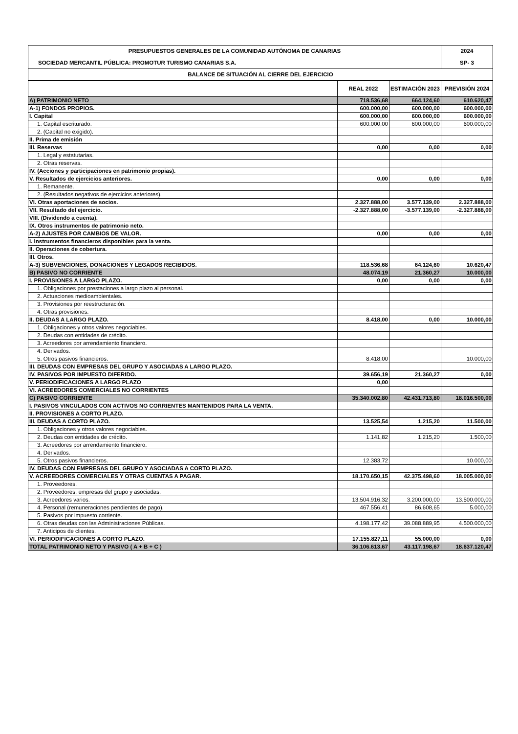| PRESUPUESTOS GENERALES DE LA COMUNIDAD AUTÓNOMA DE CANARIAS | | | 2024 |
| --- | --- | --- | --- |
| SOCIEDAD MERCANTIL PÚBLICA: PROMOTUR TURISMO CANARIAS S.A. | | | SP- 3 |
| BALANCE DE SITUACIÓN AL CIERRE DEL EJERCICIO | | | |
| | REAL 2022 | ESTIMACIÓN 2023 | PREVISIÓN 2024 |
| A) PATRIMONIO NETO | 718.536,68 | 664.124,60 | 610.620,47 |
| A-1) FONDOS PROPIOS. | 600.000,00 | 600.000,00 | 600.000,00 |
| I. Capital | 600.000,00 | 600.000,00 | 600.000,00 |
| 1. Capital escriturado. | 600.000,00 | 600.000,00 | 600.000,00 |
| 2. (Capital no exigido). | | | |
| II. Prima de emisión | | | |
| III. Reservas | 0,00 | 0,00 | 0,00 |
| 1. Legal y estatutarias. | | | |
| 2. Otras reservas. | | | |
| IV. (Acciones y participaciones en patrimonio propias). | | | |
| V. Resultados de ejercicios anteriores. | 0,00 | 0,00 | 0,00 |
| 1. Remanente. | | | |
| 2. (Resultados negativos de ejercicios anteriores). | | | |
| VI. Otras aportaciones de socios. | 2.327.888,00 | 3.577.139,00 | 2.327.888,00 |
| VII. Resultado del ejercicio. | -2.327.888,00 | -3.577.139,00 | -2.327.888,00 |
| VIII. (Dividendo a cuenta). | | | |
| IX. Otros instrumentos de patrimonio neto. | | | |
| A-2) AJUSTES POR CAMBIOS DE VALOR. | 0,00 | 0,00 | 0,00 |
| I. Instrumentos financieros disponibles para la venta. | | | |
| II. Operaciones de cobertura. | | | |
| III. Otros. | | | |
| A-3) SUBVENCIONES, DONACIONES Y LEGADOS RECIBIDOS. | 118.536,68 | 64.124,60 | 10.620,47 |
| B) PASIVO NO CORRIENTE | 48.074,19 | 21.360,27 | 10.000,00 |
| I. PROVISIONES A LARGO PLAZO. | 0,00 | 0,00 | 0,00 |
| 1. Obligaciones por prestaciones a largo plazo al personal. | | | |
| 2. Actuaciones medioambientales. | | | |
| 3. Provisiones por reestructuración. | | | |
| 4. Otras provisiones. | | | |
| II. DEUDAS A LARGO PLAZO. | 8.418,00 | 0,00 | 10.000,00 |
| 1. Obligaciones y otros valores negociables. | | | |
| 2. Deudas con entidades de crédito. | | | |
| 3. Acreedores por arrendamiento financiero. | | | |
| 4. Derivados. | | | |
| 5. Otros pasivos financieros. | 8.418,00 | | 10.000,00 |
| III. DEUDAS CON EMPRESAS DEL GRUPO Y ASOCIADAS A LARGO PLAZO. | | | |
| IV. PASIVOS POR IMPUESTO DIFERIDO. | 39.656,19 | 21.360,27 | 0,00 |
| V. PERIODIFICACIONES A LARGO PLAZO | 0,00 | | |
| VI. ACREEDORES COMERCIALES NO CORRIENTES | | | |
| C) PASIVO CORRIENTE | 35.340.002,80 | 42.431.713,80 | 18.016.500,00 |
| I. PASIVOS VINCULADOS CON ACTIVOS NO CORRIENTES MANTENIDOS PARA LA VENTA. | | | |
| II. PROVISIONES A CORTO PLAZO. | | | |
| III. DEUDAS A CORTO PLAZO. | 13.525,54 | 1.215,20 | 11.500,00 |
| 1. Obligaciones y otros valores negociables. | | | |
| 2. Deudas con entidades de crédito. | 1.141,82 | 1.215,20 | 1.500,00 |
| 3. Acreedores por arrendamiento financiero. | | | |
| 4. Derivados. | | | |
| 5. Otros pasivos financieros. | 12.383,72 | | 10.000,00 |
| IV. DEUDAS CON EMPRESAS DEL GRUPO Y ASOCIADAS A CORTO PLAZO. | | | |
| V. ACREEDORES COMERCIALES Y OTRAS CUENTAS A PAGAR. | 18.170.650,15 | 42.375.498,60 | 18.005.000,00 |
| 1. Proveedores. | | | |
| 2. Proveedores, empresas del grupo y asociadas. | | | |
| 3. Acreedores varios. | 13.504.916,32 | 3.200.000,00 | 13.500.000,00 |
| 4. Personal (remuneraciones pendientes de pago). | 467.556,41 | 86.608,65 | 5.000,00 |
| 5. Pasivos por impuesto corriente. | | | |
| 6. Otras deudas con las Administraciones Públicas. | 4.198.177,42 | 39.088.889,95 | 4.500.000,00 |
| 7. Anticipos de clientes. | | | |
| VI. PERIODIFICACIONES A CORTO PLAZO. | 17.155.827,11 | 55.000,00 | 0,00 |
| TOTAL PATRIMONIO NETO Y PASIVO ( A + B + C ) | 36.106.613,67 | 43.117.198,67 | 18.637.120,47 |